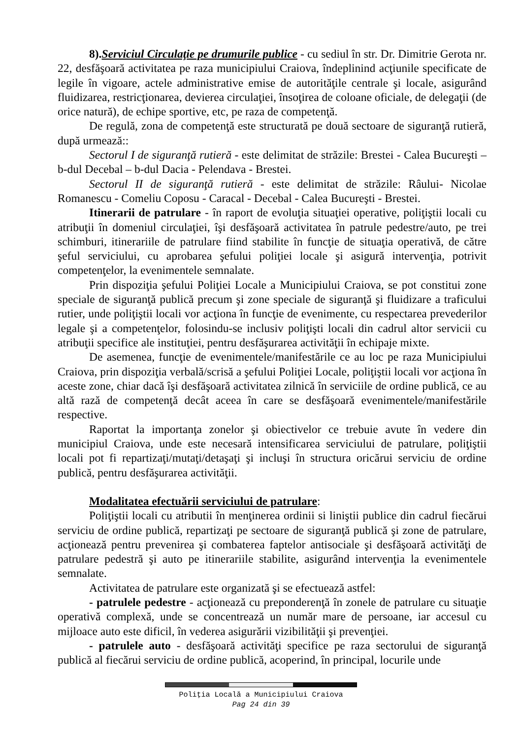8).Serviciul Circulaţie pe drumurile publice - cu sediul în str. Dr. Dimitrie Gerota nr. 22, desfăşoară activitatea pe raza municipiului Craiova, îndeplinind acţiunile specificate de legile în vigoare, actele administrative emise de autorităţile centrale şi locale, asigurând fluidizarea, restricţionarea, devierea circulaţiei, însoţirea de coloane oficiale, de delegaţii (de orice natură), de echipe sportive, etc, pe raza de competenţă.
De regulă, zona de competenţă este structurată pe două sectoare de siguranţă rutieră, după urmează::
Sectorul I de siguranţă rutieră - este delimitat de străzile: Brestei - Calea Bucureşti – b-dul Decebal – b-dul Dacia - Pelendava - Brestei.
Sectorul II de siguranţă rutieră - este delimitat de străzile: Râului- Nicolae Romanescu - Comeliu Coposu - Caracal - Decebal - Calea Bucureşti - Brestei.
Itinerarii de patrulare - în raport de evoluţia situaţiei operative, poliţiştii locali cu atribuţii în domeniul circulaţiei, îşi desfăşoară activitatea în patrule pedestre/auto, pe trei schimburi, itinerariile de patrulare fiind stabilite în funcţie de situaţia operativă, de către şeful serviciului, cu aprobarea şefului poliţiei locale şi asigură intervenţia, potrivit competenţelor, la evenimentele semnalate.
Prin dispoziţia şefului Poliţiei Locale a Municipiului Craiova, se pot constitui zone speciale de siguranţă publică precum şi zone speciale de siguranţă şi fluidizare a traficului rutier, unde poliţiştii locali vor acţiona în funcţie de evenimente, cu respectarea prevederilor legale şi a competenţelor, folosindu-se inclusiv poliţişti locali din cadrul altor servicii cu atribuţii specifice ale instituţiei, pentru desfăşurarea activităţii în echipaje mixte.
De asemenea, funcţie de evenimentele/manifestările ce au loc pe raza Municipiului Craiova, prin dispoziţia verbală/scrisă a şefului Poliţiei Locale, poliţiştii locali vor acţiona în aceste zone, chiar dacă îşi desfăşoară activitatea zilnică în serviciile de ordine publică, ce au altă rază de competenţă decât aceea în care se desfăşoară evenimentele/manifestările respective.
Raportat la importanţa zonelor şi obiectivelor ce trebuie avute în vedere din municipiul Craiova, unde este necesară intensificarea serviciului de patrulare, poliţiştii locali pot fi repartizaţi/mutaţi/detaşaţi şi incluşi în structura oricărui serviciu de ordine publică, pentru desfăşurarea activităţii.
Modalitatea efectuării serviciului de patrulare:
Poliţiştii locali cu atributii în menţinerea ordinii si liniştii publice din cadrul fiecărui serviciu de ordine publică, repartizaţi pe sectoare de siguranţă publică şi zone de patrulare, acţionează pentru prevenirea şi combaterea faptelor antisociale şi desfăşoară activităţi de patrulare pedestră şi auto pe itinerariile stabilite, asigurând intervenţia la evenimentele semnalate.
Activitatea de patrulare este organizată şi se efectuează astfel:
- patrulele pedestre - acţionează cu preponderenţă în zonele de patrulare cu situaţie operativă complexă, unde se concentrează un număr mare de persoane, iar accesul cu mijloace auto este dificil, în vederea asigurării vizibilităţii şi prevenţiei.
- patrulele auto - desfăşoară activităţi specifice pe raza sectorului de siguranţă publică al fiecărui serviciu de ordine publică, acoperind, în principal, locurile unde
Poliţia Locală a Municipiului Craiova
Pag 24 din 39